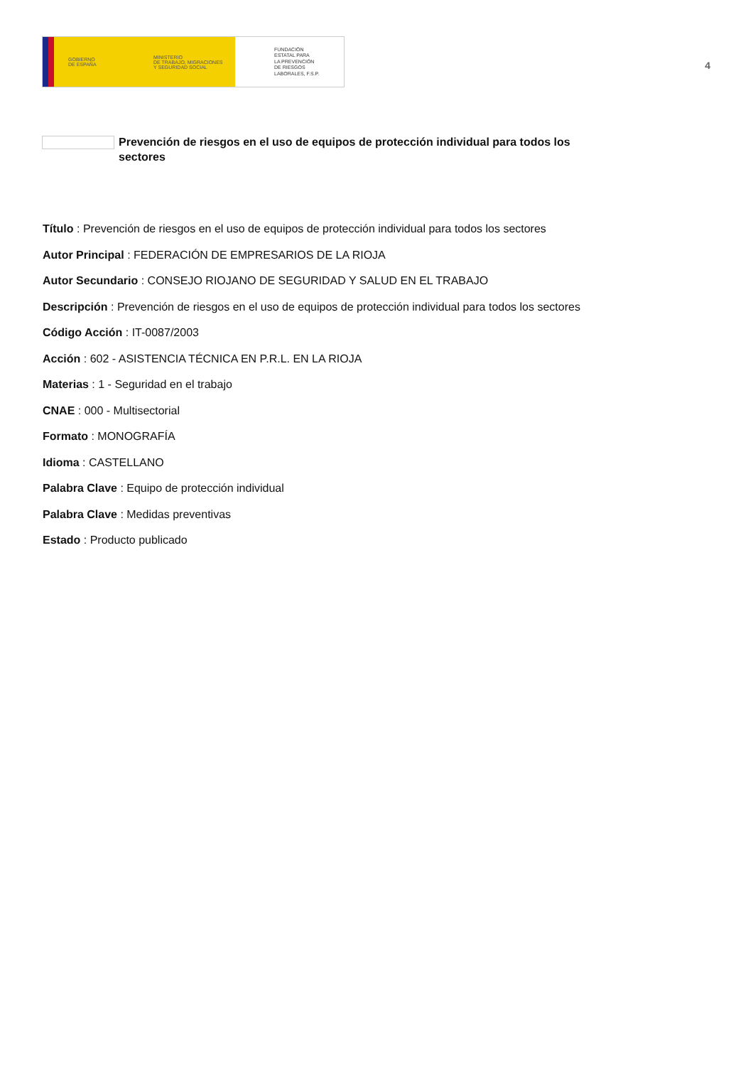GOBIERNO
DE ESPAÑA
MINISTERIO
DE TRABAJO, MIGRACIONES
Y SEGURIDAD SOCIAL
FUNDACIÓN
ESTATAL PARA
LA PREVENCIÓN
DE RIESGOS
LABORALES, F.S.P.
4
Prevención de riesgos en el uso de equipos de protección individual para todos los sectores
Título : Prevención de riesgos en el uso de equipos de protección individual para todos los sectores
Autor Principal : FEDERACIÓN DE EMPRESARIOS DE LA RIOJA
Autor Secundario : CONSEJO RIOJANO DE SEGURIDAD Y SALUD EN EL TRABAJO
Descripción : Prevención de riesgos en el uso de equipos de protección individual para todos los sectores
Código Acción : IT-0087/2003
Acción : 602 - ASISTENCIA TÉCNICA EN P.R.L. EN LA RIOJA
Materias : 1 - Seguridad en el trabajo
CNAE : 000 - Multisectorial
Formato : MONOGRAFÍA
Idioma : CASTELLANO
Palabra Clave : Equipo de protección individual
Palabra Clave : Medidas preventivas
Estado : Producto publicado